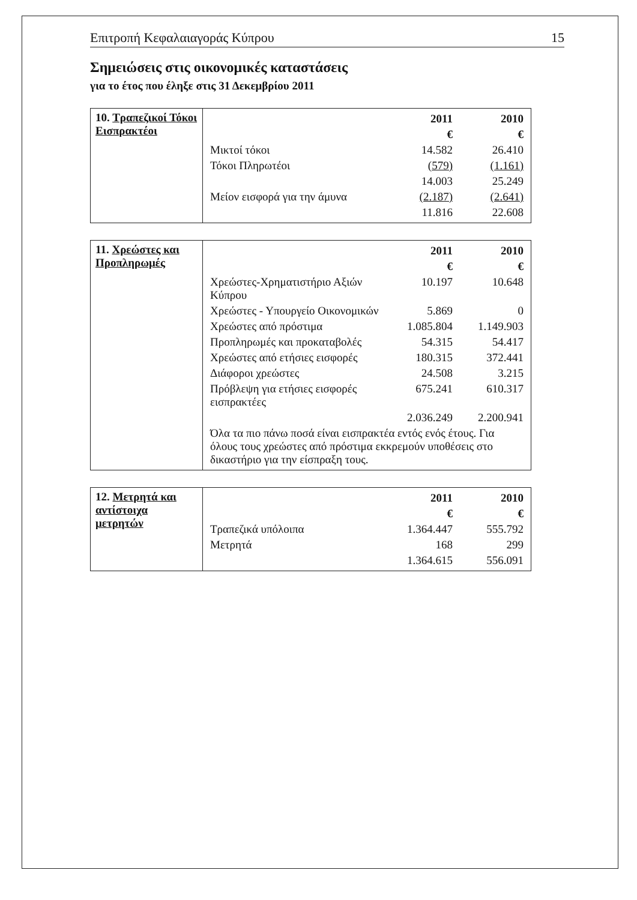Επιτροπή Κεφαλαιαγοράς Κύπρου 15
Σημειώσεις στις οικονομικές καταστάσεις
για το έτος που έληξε στις 31 Δεκεμβρίου 2011
| 10. Τραπεζικοί Τόκοι Εισπρακτέοι | / / 2011 / 2010 / / / € / € / / Μικτοί τόκοι / 14.582 / 26.410 / / Τόκοι Πληρωτέοι / (579) / (1.161) / / / 14.003 / 25.249 / / Μείον εισφορά για την άμυνα / (2.187) / (2.641) / / / 11.816 / 22.608 / |
| 11. Χρεώστες και Προπληρωμές | / / 2011 / 2010 / / / € / € / / Χρεώστες-Χρηματιστήριο Αξιών Κύπρου / 10.197 / 10.648 / / Χρεώστες - Υπουργείο Οικονομικών / 5.869 / 0 / / Χρεώστες από πρόστιμα / 1.085.804 / 1.149.903 / / Προπληρωμές και προκαταβολές / 54.315 / 54.417 / / Χρεώστες από ετήσιες εισφορές / 180.315 / 372.441 / / Διάφοροι χρεώστες / 24.508 / 3.215 / / Πρόβλεψη για ετήσιες εισφορές εισπρακτέες / 675.241 / 610.317 / / / 2.036.249 / 2.200.941 / / Όλα τα πιο πάνω ποσά είναι εισπρακτέα εντός ενός έτους. Για όλους τους χρεώστες από πρόστιμα εκκρεμούν υποθέσεις στο δικαστήριο για την είσπραξη τους. / / / |
| 12. Μετρητά και αντίστοιχα μετρητών | / / 2011 / 2010 / / / € / € / / Τραπεζικά υπόλοιπα / 1.364.447 / 555.792 / / Μετρητά / 168 / 299 / / / 1.364.615 / 556.091 / |